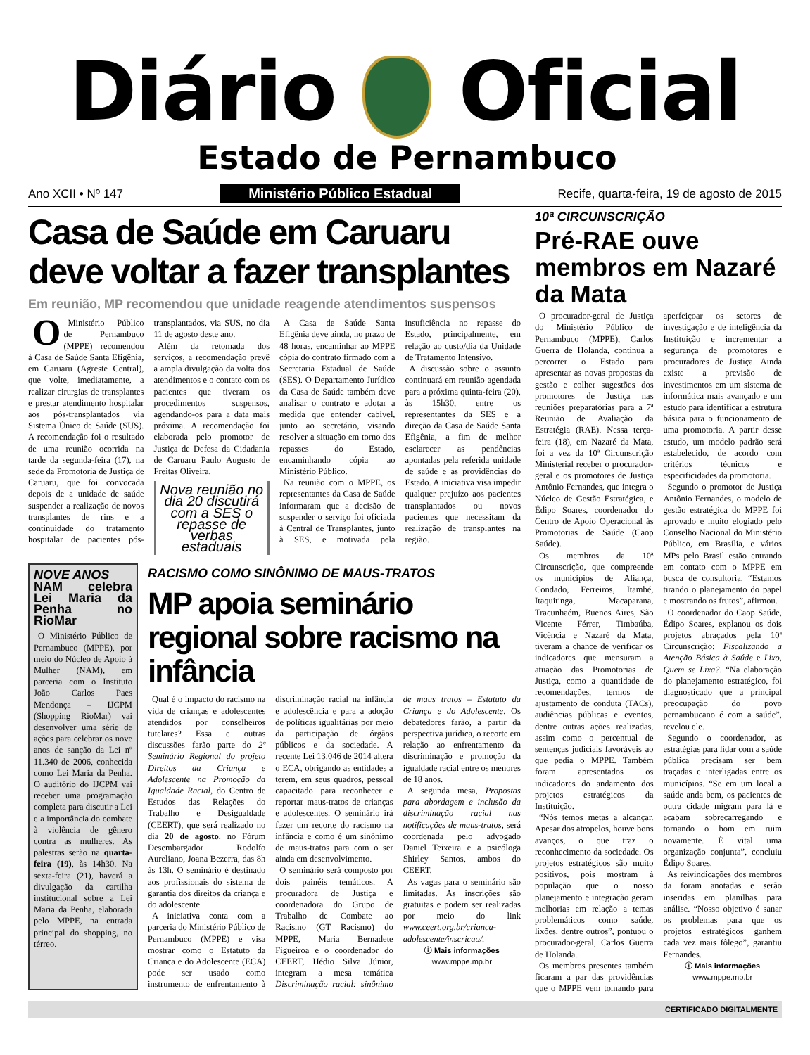Diário Oficial
Estado de Pernambuco
Ano XCII • Nº 147 Ministério Público Estadual Recife, quarta-feira, 19 de agosto de 2015
Casa de Saúde em Caruaru deve voltar a fazer transplantes
Em reunião, MP recomendou que unidade reagende atendimentos suspensos
OMinistério Público de Pernambuco (MPPE) recomendou à Casa de Saúde Santa Efigênia, em Caruaru (Agreste Central), que volte, imediatamente, a realizar cirurgias de transplantes e prestar atendimento hospitalar aos pós-transplantados via Sistema Único de Saúde (SUS). A recomendação foi o resultado de uma reunião ocorrida na tarde da segunda-feira (17), na sede da Promotoria de Justiça de Caruaru, que foi convocada depois de a unidade de saúde suspender a realização de novos transplantes de rins e a continuidade do tratamento hospitalar de pacientes pós-transplantados, via SUS, no dia 11 de agosto deste ano.
Além da retomada dos serviços, a recomendação prevê a ampla divulgação da volta dos atendimentos e o contato com os pacientes que tiveram os procedimentos suspensos, agendando-os para a data mais próxima. A recomendação foi elaborada pelo promotor de Justiça de Defesa da Cidadania de Caruaru Paulo Augusto de Freitas Oliveira.
Nova reunião no dia 20 discutirá com a SES o repasse de verbas estaduais
A Casa de Saúde Santa Efigênia deve ainda, no prazo de 48 horas, encaminhar ao MPPE cópia do contrato firmado com a Secretaria Estadual de Saúde (SES). O Departamento Jurídico da Casa de Saúde também deve analisar o contrato e adotar a medida que entender cabível, junto ao secretário, visando resolver a situação em torno dos repasses do Estado, encaminhando cópia ao Ministério Público.
Na reunião com o MPPE, os representantes da Casa de Saúde informaram que a decisão de suspender o serviço foi oficiada à Central de Transplantes, junto à SES, e motivada pela insuficiência no repasse do Estado, principalmente, em relação ao custo/dia da Unidade de Tratamento Intensivo.
A discussão sobre o assunto continuará em reunião agendada para a próxima quinta-feira (20), às 15h30, entre os representantes da SES e a direção da Casa de Saúde Santa Efigênia, a fim de melhor esclarecer as pendências apontadas pela referida unidade de saúde e as providências do Estado. A iniciativa visa impedir qualquer prejuízo aos pacientes transplantados ou novos pacientes que necessitam da realização de transplantes na região.
NOVE ANOS
NAM celebra Lei Maria da Penha no RioMar
O Ministério Público de Pernambuco (MPPE), por meio do Núcleo de Apoio à Mulher (NAM), em parceria com o Instituto João Carlos Paes Mendonça – IJCPM (Shopping RioMar) vai desenvolver uma série de ações para celebrar os nove anos de sanção da Lei nº 11.340 de 2006, conhecida como Lei Maria da Penha. O auditório do IJCPM vai receber uma programação completa para discutir a Lei e a importância do combate à violência de gênero contra as mulheres. As palestras serão na quarta-feira (19), às 14h30. Na sexta-feira (21), haverá a divulgação da cartilha institucional sobre a Lei Maria da Penha, elaborada pelo MPPE, na entrada principal do shopping, no térreo.
RACISMO COMO SINÔNIMO DE MAUS-TRATOS
MP apoia seminário regional sobre racismo na infância
Qual é o impacto do racismo na vida de crianças e adolescentes atendidos por conselheiros tutelares? Essa e outras discussões farão parte do 2º Seminário Regional do projeto Direitos da Criança e Adolescente na Promoção da Igualdade Racial, do Centro de Estudos das Relações do Trabalho e Desigualdade (CEERT), que será realizado no dia 20 de agosto, no Fórum Desembargador Rodolfo Aureliano, Joana Bezerra, das 8h às 13h. O seminário é destinado aos profissionais do sistema de garantia dos direitos da criança e do adolescente.
A iniciativa conta com a parceria do Ministério Público de Pernambuco (MPPE) e visa mostrar como o Estatuto da Criança e do Adolescente (ECA) pode ser usado como instrumento de enfrentamento à discriminação racial na infância e adolescência e para a adoção de políticas igualitárias por meio da participação de órgãos públicos e da sociedade. A recente Lei 13.046 de 2014 altera o ECA, obrigando as entidades a terem, em seus quadros, pessoal capacitado para reconhecer e reportar maus-tratos de crianças e adolescentes. O seminário irá fazer um recorte do racismo na infância e como é um sinônimo de maus-tratos para com o ser ainda em desenvolvimento.
O seminário será composto por dois painéis temáticos. A procuradora de Justiça e coordenadora do Grupo de Trabalho de Combate ao Racismo (GT Racismo) do MPPE, Maria Bernadete Figueiroa e o coordenador do CEERT, Hédio Silva Júnior, integram a mesa temática Discriminação racial: sinônimo de maus tratos – Estatuto da Criança e do Adolescente. Os debatedores farão, a partir da perspectiva jurídica, o recorte em relação ao enfrentamento da discriminação e promoção da igualdade racial entre os menores de 18 anos.
A segunda mesa, Propostas para abordagem e inclusão da discriminação racial nas notificações de maus-tratos, será coordenada pelo advogado Daniel Teixeira e a psicóloga Shirley Santos, ambos do CEERT.
As vagas para o seminário são limitadas. As inscrições são gratuitas e podem ser realizadas por meio do link www.ceert.org.br/crianca-adolescente/inscricao/.
ⓘ Mais informações
www.mppe.mp.br
10ª CIRCUNSCRIÇÃO
Pré-RAE ouve membros em Nazaré da Mata
O procurador-geral de Justiça do Ministério Público de Pernambuco (MPPE), Carlos Guerra de Holanda, continua a percorrer o Estado para apresentar as novas propostas da gestão e colher sugestões dos promotores de Justiça nas reuniões preparatórias para a 7ª Reunião de Avaliação da Estratégia (RAE). Nessa terça-feira (18), em Nazaré da Mata, foi a vez da 10ª Circunscrição Ministerial receber o procurador-geral e os promotores de Justiça Antônio Fernandes, que integra o Núcleo de Gestão Estratégica, e Édipo Soares, coordenador do Centro de Apoio Operacional às Promotorias de Saúde (Caop Saúde).
Os membros da 10ª Circunscrição, que compreende os municípios de Aliança, Condado, Ferreiros, Itambé, Itaquitinga, Macaparana, Tracunhaém, Buenos Aires, São Vicente Férrer, Timbaúba, Vicência e Nazaré da Mata, tiveram a chance de verificar os indicadores que mensuram a atuação das Promotorias de Justiça, como a quantidade de recomendações, termos de ajustamento de conduta (TACs), audiências públicas e eventos, dentre outras ações realizadas, assim como o percentual de sentenças judiciais favoráveis ao que pedia o MPPE. Também foram apresentados os indicadores do andamento dos projetos estratégicos da Instituição.
“Nós temos metas a alcançar. Apesar dos atropelos, houve bons avanços, o que traz o reconhecimento da sociedade. Os projetos estratégicos são muito positivos, pois mostram à população que o nosso planejamento e integração geram melhorias em relação a temas problemáticos como saúde, lixões, dentre outros”, pontuou o procurador-geral, Carlos Guerra de Holanda.
Os membros presentes também ficaram a par das providências que o MPPE vem tomando para aperfeiçoar os setores de investigação e de inteligência da Instituição e incrementar a segurança de promotores e procuradores de Justiça. Ainda existe a previsão de investimentos em um sistema de informática mais avançado e um estudo para identificar a estrutura básica para o funcionamento de uma promotoria. A partir desse estudo, um modelo padrão será estabelecido, de acordo com critérios técnicos e especificidades da promotoria.
Segundo o promotor de Justiça Antônio Fernandes, o modelo de gestão estratégica do MPPE foi aprovado e muito elogiado pelo Conselho Nacional do Ministério Público, em Brasília, e vários MPs pelo Brasil estão entrando em contato com o MPPE em busca de consultoria. “Estamos tirando o planejamento do papel e mostrando os frutos”, afirmou.
O coordenador do Caop Saúde, Édipo Soares, explanou os dois projetos abraçados pela 10ª Circunscrição: Fiscalizando a Atenção Básica à Saúde e Lixo, Quem se Lixa?. “Na elaboração do planejamento estratégico, foi diagnosticado que a principal preocupação do povo pernambucano é com a saúde”, revelou ele.
Segundo o coordenador, as estratégias para lidar com a saúde pública precisam ser bem traçadas e interligadas entre os municípios. “Se em um local a saúde anda bem, os pacientes de outra cidade migram para lá e acabam sobrecarregando e tornando o bom em ruim novamente. É vital uma organização conjunta”, concluiu Édipo Soares.
As reivindicações dos membros da foram anotadas e serão inseridas em planilhas para análise. “Nosso objetivo é sanar os problemas para que os projetos estratégicos ganhem cada vez mais fôlego”, garantiu Fernandes.
ⓘ Mais informações
www.mppe.mp.br
CERTIFICADO DIGITALMENTE